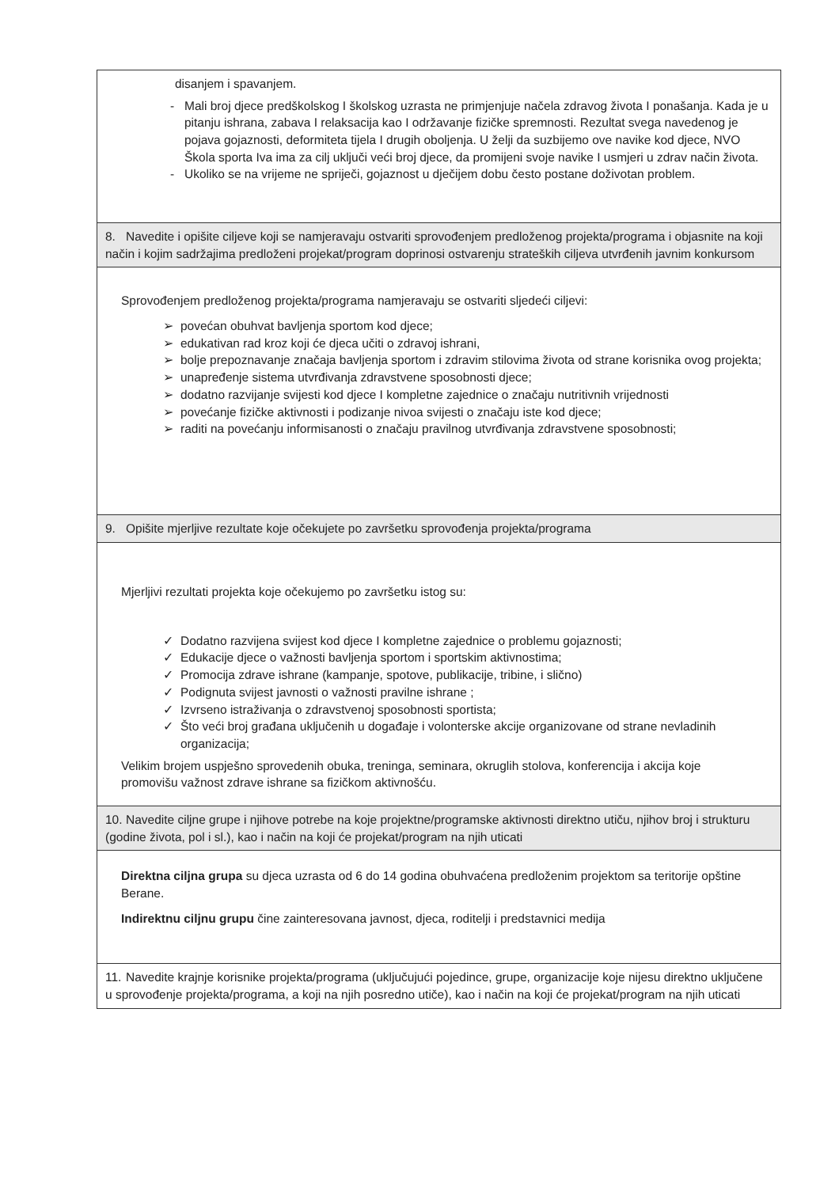| disanjem i spavanjem. Mali broj djece predškolskog I školskog uzrasta ne primjenjuje načela zdravog života I ponašanja. Kada je u pitanju ishrana, zabava I relaksacija kao I održavanje fizičke spremnosti. Rezultat svega navedenog je pojava gojaznosti, deformiteta tijela I drugih oboljenja. U želji da suzbijemo ove navike kod djece, NVO Škola sporta Iva ima za cilj uključi veći broj djece, da promijeni svoje navike I usmjeri u zdrav način života. Ukoliko se na vrijeme ne spriječi, gojaznost u dječijem dobu često postane doživotan problem. |
| 8. Navedite i opišite ciljeve koji se namjeravaju ostvariti sprovođenjem predloženog projekta/programa i objasnite na koji način i kojim sadržajima predloženi projekat/program doprinosi ostvarenju strateških ciljeva utvrđenih javnim konkursom |
| Sprovođenjem predloženog projekta/programa namjeravaju se ostvariti sljedeći ciljevi: povećan obuhvat bavljenja sportom kod djece; edukativan rad kroz koji će djeca učiti o zdravoj ishrani, bolje prepoznavanje značaja bavljenja sportom i zdravim stilovima života od strane korisnika ovog projekta; unapređenje sistema utvrđivanja zdravstvene sposobnosti djece; dodatno razvijanje svijesti kod djece I kompletne zajednice o značaju nutritivnih vrijednosti povećanje fizičke aktivnosti i podizanje nivoa svijesti o značaju iste kod djece; raditi na povećanju informisanosti o značaju pravilnog utvrđivanja zdravstvene sposobnosti; |
| 9. Opišite mjerljive rezultate koje očekujete po završetku sprovođenja projekta/programa |
| Mjerljivi rezultati projekta koje očekujemo po završetku istog su: Dodatno razvijena svijest kod djece I kompletne zajednice o problemu gojaznosti; Edukacije djece o važnosti bavljenja sportom i sportskim aktivnostima; Promocija zdrave ishrane (kampanje, spotove, publikacije, tribine, i slično) Podignuta svijest javnosti o važnosti pravilne ishrane ; Izvrseno istraživanja o zdravstvenoj sposobnosti sportista; Što veći broj građana uključenih u događaje i volonterske akcije organizovane od strane nevladinih organizacija; Velikim brojem uspješno sprovedenih obuka, treninga, seminara, okruglih stolova, konferencija i akcija koje promovišu važnost zdrave ishrane sa fizičkom aktivnošću. |
| 10. Navedite ciljne grupe i njihove potrebe na koje projektne/programske aktivnosti direktno utiču, njihov broj i strukturu (godine života, pol i sl.), kao i način na koji će projekat/program na njih uticati |
| Direktna ciljna grupa su djeca uzrasta od 6 do 14 godina obuhvaćena predloženim projektom sa teritorije opštine Berane. Indirektnu ciljnu grupu čine zainteresovana javnost, djeca, roditelji i predstavnici medija |
| 11. Navedite krajnje korisnike projekta/programa (uključujući pojedince, grupe, organizacije koje nijesu direktno uključene u sprovođenje projekta/programa, a koji na njih posredno utiče), kao i način na koji će projekat/program na njih uticati |